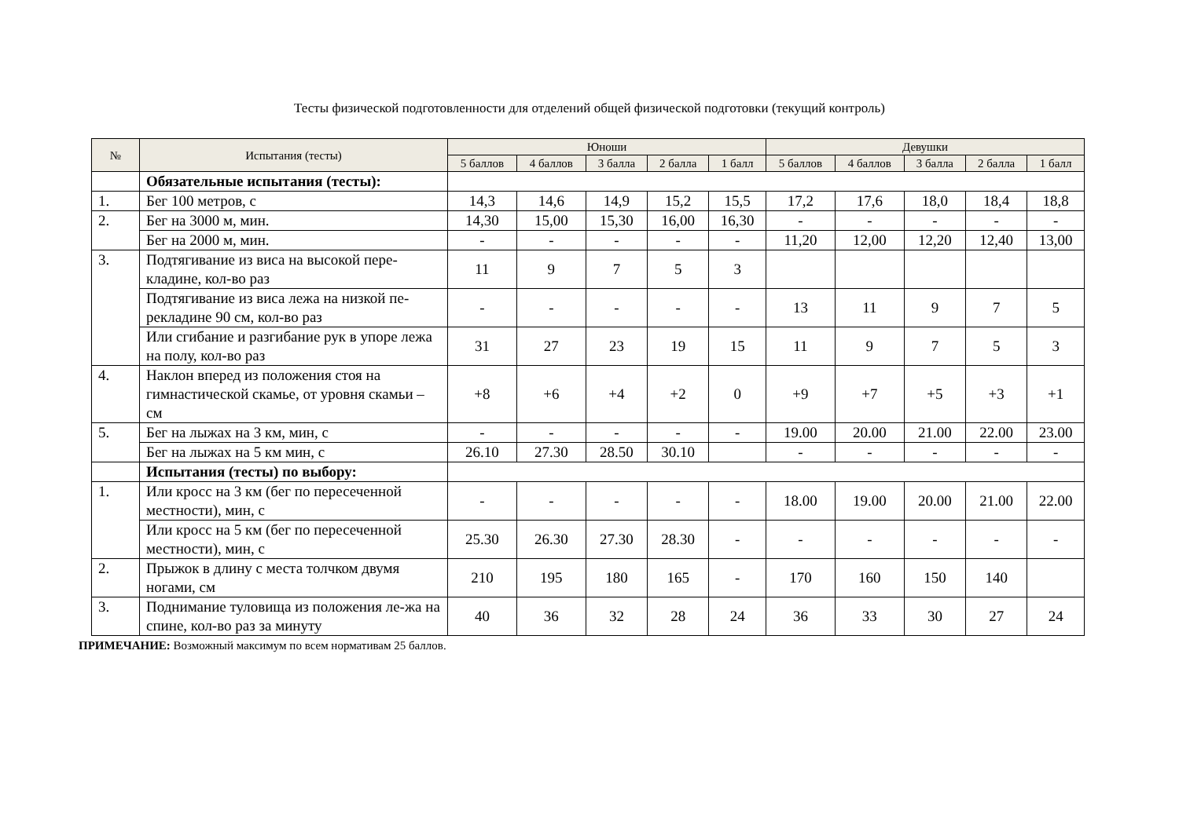Тесты физической подготовленности для отделений общей физической подготовки (текущий контроль)
| № | Испытания (тесты) | Юноши | | | | | Девушки | | | | |
| --- | --- | --- | --- | --- | --- | --- | --- | --- | --- | --- | --- |
| | | 5 баллов | 4 баллов | 3 балла | 2 балла | 1 балл | 5 баллов | 4 баллов | 3 балла | 2 балла | 1 балл |
| | Обязательные испытания (тесты): | | | | | | | | | | |
| 1. | Бег 100 метров, с | 14,3 | 14,6 | 14,9 | 15,2 | 15,5 | 17,2 | 17,6 | 18,0 | 18,4 | 18,8 |
| 2. | Бег на 3000 м, мин. | 14,30 | 15,00 | 15,30 | 16,00 | 16,30 | - | - | - | - | - |
| | Бег на 2000 м, мин. | - | - | - | - | - | 11,20 | 12,00 | 12,20 | 12,40 | 13,00 |
| 3. | Подтягивание из виса на высокой пере-кладине, кол-во раз | 11 | 9 | 7 | 5 | 3 | | | | | |
| | Подтягивание из виса лежа на низкой пе-рекладине 90 см, кол-во раз | - | - | - | - | - | 13 | 11 | 9 | 7 | 5 |
| | Или сгибание и разгибание рук в упоре лежа на полу, кол-во раз | 31 | 27 | 23 | 19 | 15 | 11 | 9 | 7 | 5 | 3 |
| 4. | Наклон вперед из положения стоя на гимнастической скамье, от уровня скамьи – см | +8 | +6 | +4 | +2 | 0 | +9 | +7 | +5 | +3 | +1 |
| 5. | Бег на лыжах на 3 км, мин, с | - | - | - | - | - | 19.00 | 20.00 | 21.00 | 22.00 | 23.00 |
| | Бег на лыжах на 5 км мин, с | 26.10 | 27.30 | 28.50 | 30.10 | | - | - | - | - | - |
| | Испытания (тесты) по выбору: | | | | | | | | | | |
| 1. | Или кросс на 3 км (бег по пересеченной местности), мин, с | - | - | - | - | - | 18.00 | 19.00 | 20.00 | 21.00 | 22.00 |
| | Или кросс на 5 км (бег по пересеченной местности), мин, с | 25.30 | 26.30 | 27.30 | 28.30 | - | - | - | - | - | - |
| 2. | Прыжок в длину с места толчком двумя ногами, см | 210 | 195 | 180 | 165 | - | 170 | 160 | 150 | 140 | |
| 3. | Поднимание туловища из положения ле-жа на спине, кол-во раз за минуту | 40 | 36 | 32 | 28 | 24 | 36 | 33 | 30 | 27 | 24 |
ПРИМЕЧАНИЕ: Возможный максимум по всем нормативам 25 баллов.